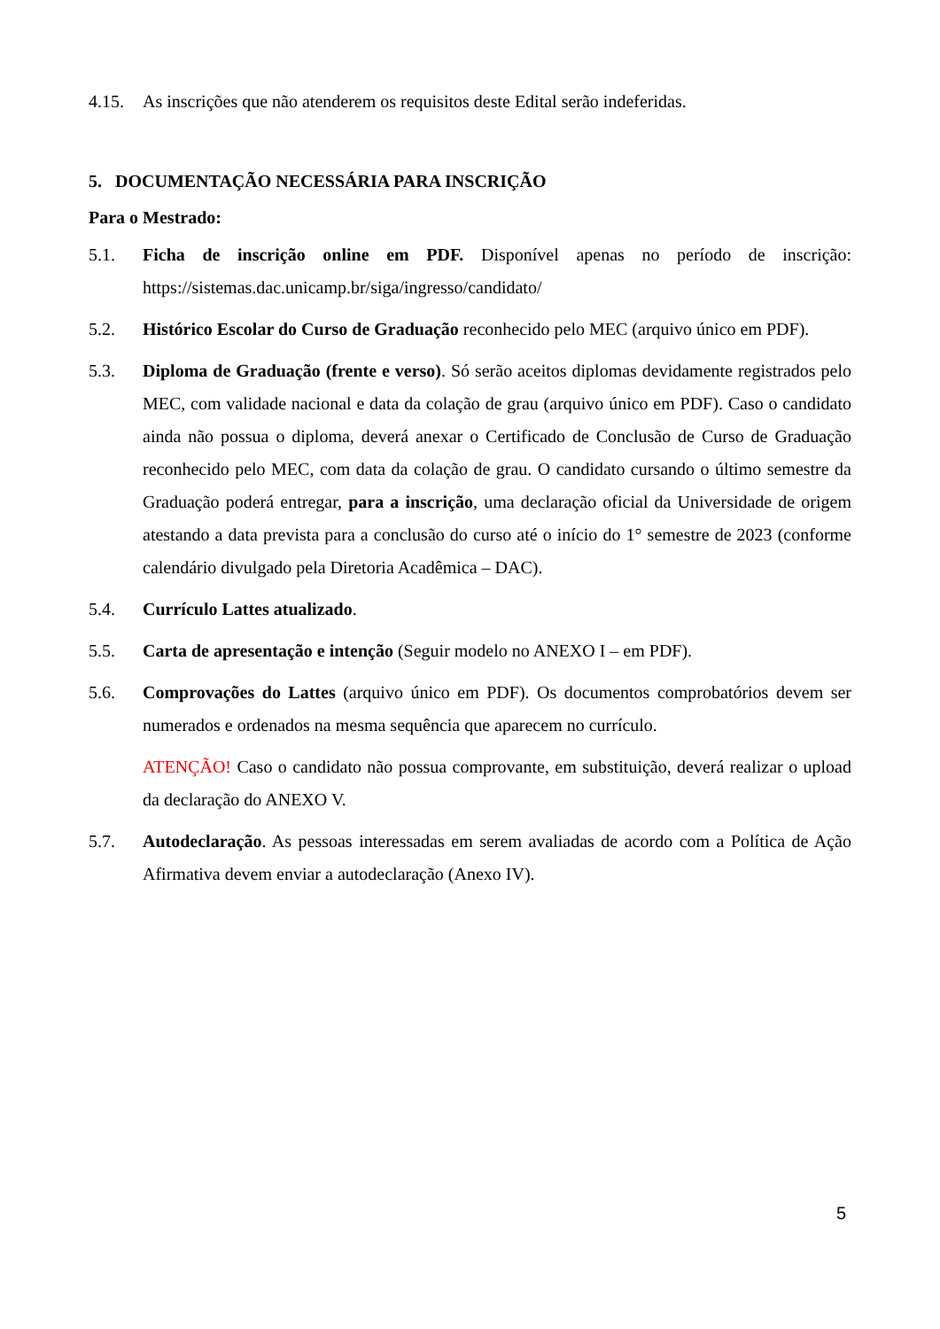4.15. As inscrições que não atenderem os requisitos deste Edital serão indeferidas.
5. DOCUMENTAÇÃO NECESSÁRIA PARA INSCRIÇÃO
Para o Mestrado:
5.1. Ficha de inscrição online em PDF. Disponível apenas no período de inscrição: https://sistemas.dac.unicamp.br/siga/ingresso/candidato/
5.2. Histórico Escolar do Curso de Graduação reconhecido pelo MEC (arquivo único em PDF).
5.3. Diploma de Graduação (frente e verso). Só serão aceitos diplomas devidamente registrados pelo MEC, com validade nacional e data da colação de grau (arquivo único em PDF). Caso o candidato ainda não possua o diploma, deverá anexar o Certificado de Conclusão de Curso de Graduação reconhecido pelo MEC, com data da colação de grau. O candidato cursando o último semestre da Graduação poderá entregar, para a inscrição, uma declaração oficial da Universidade de origem atestando a data prevista para a conclusão do curso até o início do 1° semestre de 2023 (conforme calendário divulgado pela Diretoria Acadêmica – DAC).
5.4. Currículo Lattes atualizado.
5.5. Carta de apresentação e intenção (Seguir modelo no ANEXO I – em PDF).
5.6. Comprovações do Lattes (arquivo único em PDF). Os documentos comprobatórios devem ser numerados e ordenados na mesma sequência que aparecem no currículo.
ATENÇÃO! Caso o candidato não possua comprovante, em substituição, deverá realizar o upload da declaração do ANEXO V.
5.7. Autodeclaração. As pessoas interessadas em serem avaliadas de acordo com a Política de Ação Afirmativa devem enviar a autodeclaração (Anexo IV).
5